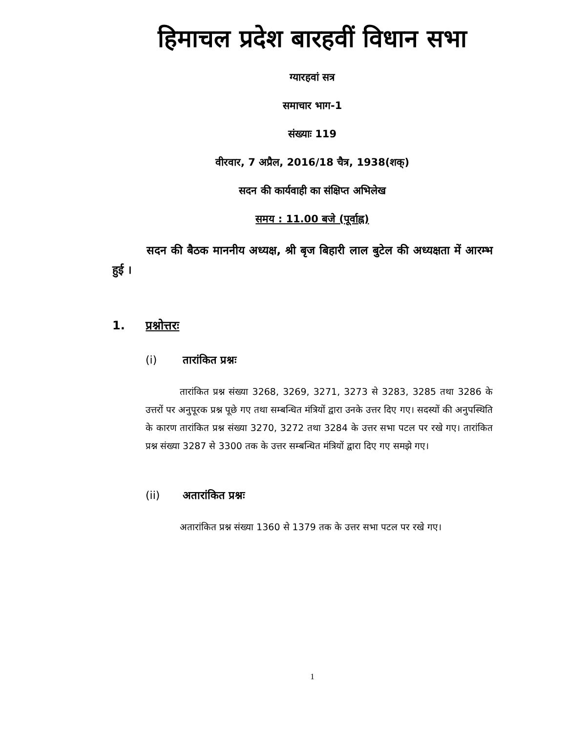हिमाचल प्रदेश बारहवीं विधान सभा
ग्यारहवां सत्र
समाचार भाग-1
संख्याः 119
वीरवार, 7 अप्रैल, 2016/18 चैत्र, 1938(शक्)
सदन की कार्यवाही का संक्षिप्त अभिलेख
समय : 11.00 बजे (पूर्वाह्न)
सदन की बैठक माननीय अध्यक्ष, श्री बृज बिहारी लाल बुटेल की अध्यक्षता में आरम्भ हुई ।
1. प्रश्नोत्तरः
(i) तारांकित प्रश्नः
तारांकित प्रश्न संख्या 3268, 3269, 3271, 3273 से 3283, 3285 तथा 3286 के उत्तरों पर अनुपूरक प्रश्न पूछे गए तथा सम्बन्धित मंत्रियों द्वारा उनके उत्तर दिए गए। सदस्यों की अनुपस्थिति के कारण तारांकित प्रश्न संख्या 3270, 3272 तथा 3284 के उत्तर सभा पटल पर रखे गए। तारांकित प्रश्न संख्या 3287 से 3300 तक के उत्तर सम्बन्धित मंत्रियों द्वारा दिए गए समझे गए।
(ii) अतारांकित प्रश्नः
अतारांकित प्रश्न संख्या 1360 से 1379 तक के उत्तर सभा पटल पर रखे गए।
1